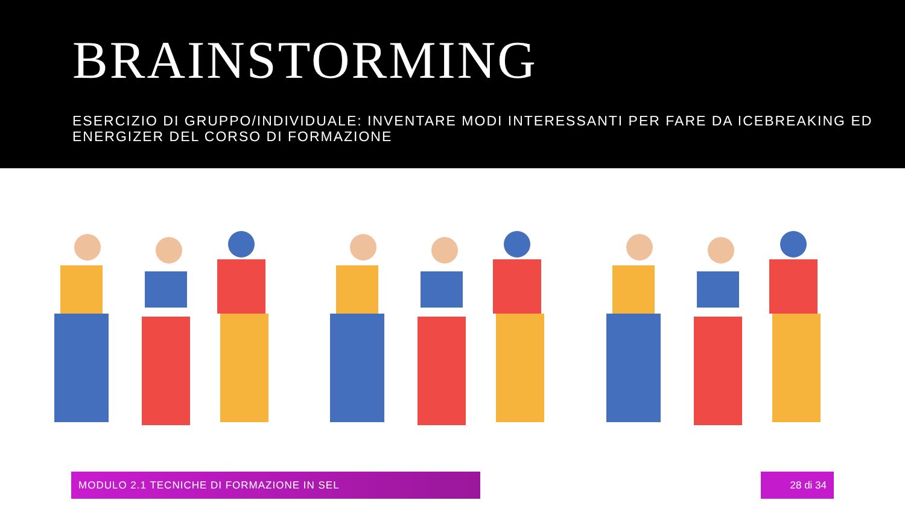BRAINSTORMING
ESERCIZIO DI GRUPPO/INDIVIDUALE: INVENTARE MODI INTERESSANTI PER FARE DA ICEBREAKING ED ENERGIZER DEL CORSO DI FORMAZIONE
MODULO 2.1 TECNICHE DI FORMAZIONE IN SEL 28 di 34